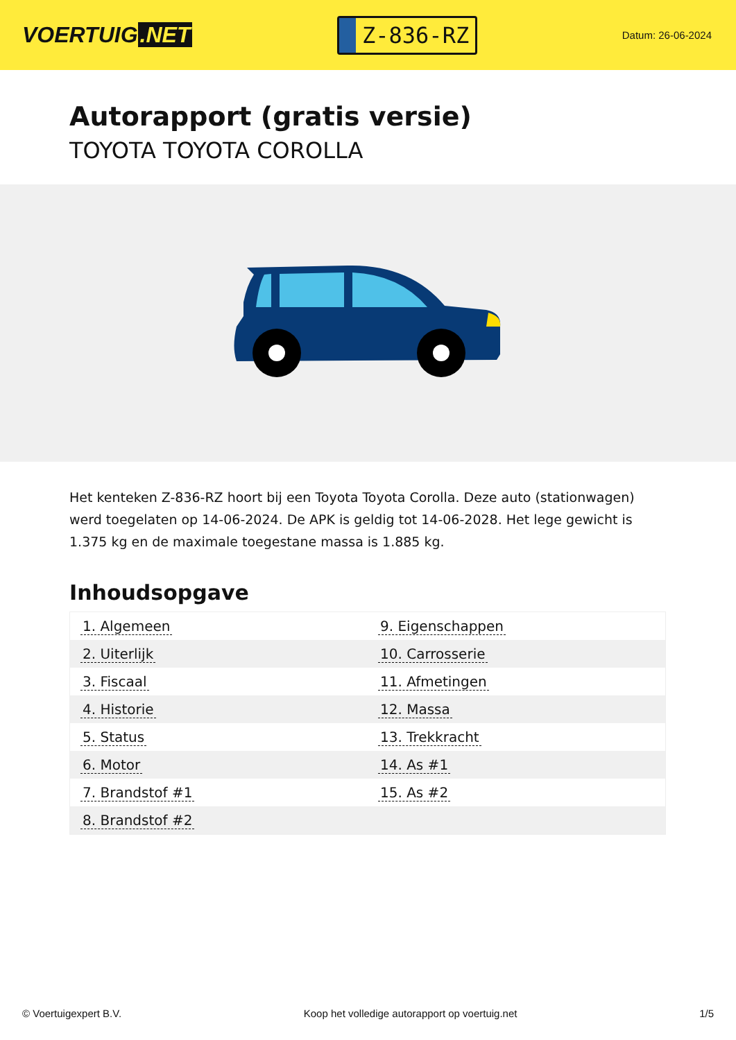VOERTUIG.NET
Z-836-RZ
Datum: 26-06-2024
Autorapport (gratis versie)
TOYOTA TOYOTA COROLLA
Het kenteken Z-836-RZ hoort bij een Toyota Toyota Corolla. Deze auto (stationwagen) werd toegelaten op 14-06-2024. De APK is geldig tot 14-06-2028. Het lege gewicht is 1.375 kg en de maximale toegestane massa is 1.885 kg.
Inhoudsopgave
| 1. Algemeen | 9. Eigenschappen |
| 2. Uiterlijk | 10. Carrosserie |
| 3. Fiscaal | 11. Afmetingen |
| 4. Historie | 12. Massa |
| 5. Status | 13. Trekkracht |
| 6. Motor | 14. As #1 |
| 7. Brandstof #1 | 15. As #2 |
| 8. Brandstof #2 | |
© Voertuigexpert B.V. Koop het volledige autorapport op voertuig.net
1/5